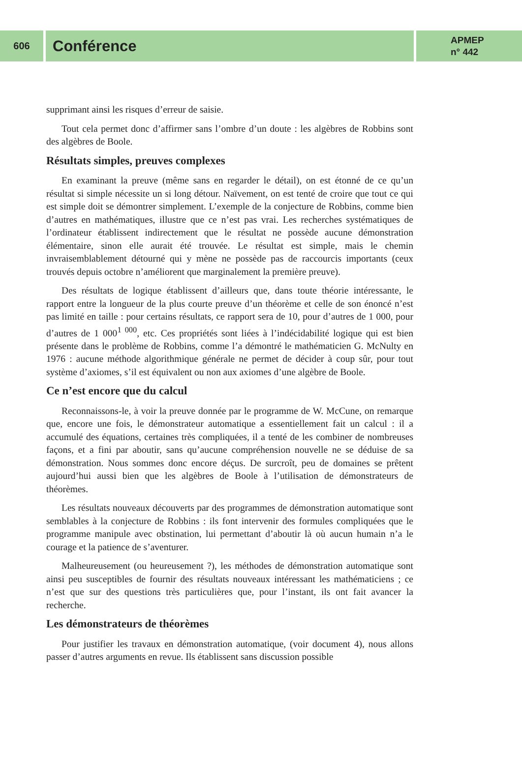606
Conférence
APMEP
n° 442
supprimant ainsi les risques d’erreur de saisie.
Tout cela permet donc d’affirmer sans l’ombre d’un doute : les algèbres de Robbins sont des algèbres de Boole.
Résultats simples, preuves complexes
En examinant la preuve (même sans en regarder le détail), on est étonné de ce qu’un résultat si simple nécessite un si long détour. Naïvement, on est tenté de croire que tout ce qui est simple doit se démontrer simplement. L’exemple de la conjecture de Robbins, comme bien d’autres en mathématiques, illustre que ce n’est pas vrai. Les recherches systématiques de l’ordinateur établissent indirectement que le résultat ne possède aucune démonstration élémentaire, sinon elle aurait été trouvée. Le résultat est simple, mais le chemin invraisemblablement détourné qui y mène ne possède pas de raccourcis importants (ceux trouvés depuis octobre n’améliorent que marginalement la première preuve).
Des résultats de logique établissent d’ailleurs que, dans toute théorie intéressante, le rapport entre la longueur de la plus courte preuve d’un théorème et celle de son énoncé n’est pas limité en taille : pour certains résultats, ce rapport sera de 10, pour d’autres de 1 000, pour d’autres de 1 000<sup>1 000</sup>, etc. Ces propriétés sont liées à l’indécidabilité logique qui est bien présente dans le problème de Robbins, comme l’a démontré le mathématicien G. McNulty en 1976 : aucune méthode algorithmique générale ne permet de décider à coup sûr, pour tout système d’axiomes, s’il est équivalent ou non aux axiomes d’une algèbre de Boole.
Ce n’est encore que du calcul
Reconnaissons-le, à voir la preuve donnée par le programme de W. McCune, on remarque que, encore une fois, le démonstrateur automatique a essentiellement fait un calcul : il a accumulé des équations, certaines très compliquées, il a tenté de les combiner de nombreuses façons, et a fini par aboutir, sans qu’aucune compréhension nouvelle ne se déduise de sa démonstration. Nous sommes donc encore déçus. De surcroît, peu de domaines se prêtent aujourd’hui aussi bien que les algèbres de Boole à l’utilisation de démonstrateurs de théorèmes.
Les résultats nouveaux découverts par des programmes de démonstration automatique sont semblables à la conjecture de Robbins : ils font intervenir des formules compliquées que le programme manipule avec obstination, lui permettant d’aboutir là où aucun humain n’a le courage et la patience de s’aventurer.
Malheureusement (ou heureusement ?), les méthodes de démonstration automatique sont ainsi peu susceptibles de fournir des résultats nouveaux intéressant les mathématiciens ; ce n’est que sur des questions très particulières que, pour l’instant, ils ont fait avancer la recherche.
Les démonstrateurs de théorèmes
Pour justifier les travaux en démonstration automatique, (voir document 4), nous allons passer d’autres arguments en revue. Ils établissent sans discussion possible